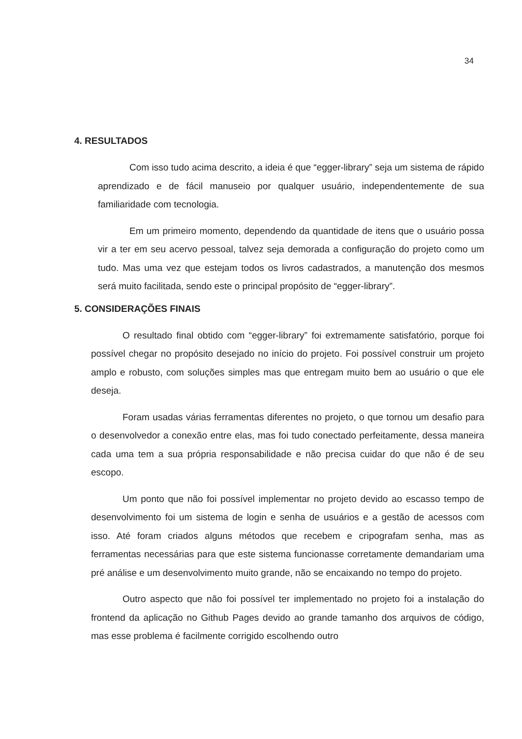34
4. RESULTADOS
Com isso tudo acima descrito, a ideia é que “egger-library” seja um sistema de rápido aprendizado e de fácil manuseio por qualquer usuário, independentemente de sua familiaridade com tecnologia.
Em um primeiro momento, dependendo da quantidade de itens que o usuário possa vir a ter em seu acervo pessoal, talvez seja demorada a configuração do projeto como um tudo. Mas uma vez que estejam todos os livros cadastrados, a manutenção dos mesmos será muito facilitada, sendo este o principal propósito de “egger-library”.
5. CONSIDERAÇÕES FINAIS
O resultado final obtido com “egger-library” foi extremamente satisfatório, porque foi possível chegar no propósito desejado no início do projeto. Foi possível construir um projeto amplo e robusto, com soluções simples mas que entregam muito bem ao usuário o que ele deseja.
Foram usadas várias ferramentas diferentes no projeto, o que tornou um desafio para o desenvolvedor a conexão entre elas, mas foi tudo conectado perfeitamente, dessa maneira cada uma tem a sua própria responsabilidade e não precisa cuidar do que não é de seu escopo.
Um ponto que não foi possível implementar no projeto devido ao escasso tempo de desenvolvimento foi um sistema de login e senha de usuários e a gestão de acessos com isso. Até foram criados alguns métodos que recebem e cripografam senha, mas as ferramentas necessárias para que este sistema funcionasse corretamente demandariam uma pré análise e um desenvolvimento muito grande, não se encaixando no tempo do projeto.
Outro aspecto que não foi possível ter implementado no projeto foi a instalação do frontend da aplicação no Github Pages devido ao grande tamanho dos arquivos de código, mas esse problema é facilmente corrigido escolhendo outro